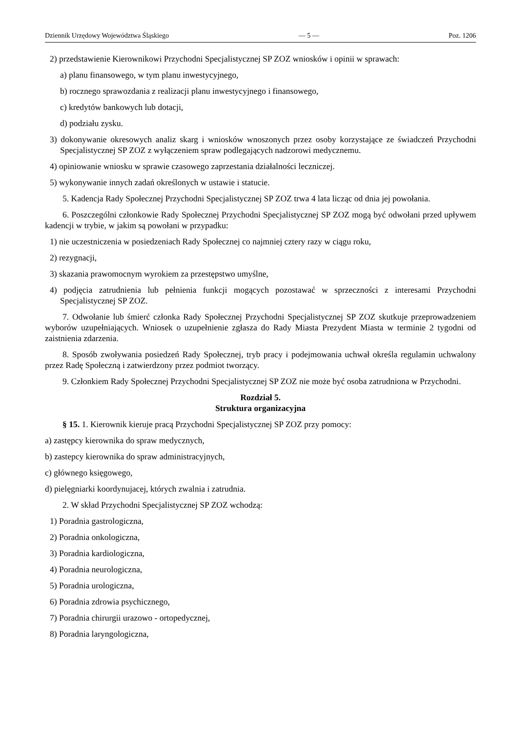Dziennik Urzędowy Województwa Śląskiego — 5 — Poz. 1206
2) przedstawienie Kierownikowi Przychodni Specjalistycznej SP ZOZ wniosków i opinii w sprawach:
a) planu finansowego, w tym planu inwestycyjnego,
b) rocznego sprawozdania z realizacji planu inwestycyjnego i finansowego,
c) kredytów bankowych lub dotacji,
d) podziału zysku.
3) dokonywanie okresowych analiz skarg i wniosków wnoszonych przez osoby korzystające ze świadczeń Przychodni Specjalistycznej SP ZOZ z wyłączeniem spraw podlegających nadzorowi medycznemu.
4) opiniowanie wniosku w sprawie czasowego zaprzestania działalności leczniczej.
5) wykonywanie innych zadań określonych w ustawie i statucie.
5. Kadencja Rady Społecznej Przychodni Specjalistycznej SP ZOZ trwa 4 lata licząc od dnia jej powołania.
6. Poszczególni członkowie Rady Społecznej Przychodni Specjalistycznej SP ZOZ mogą być odwołani przed upływem kadencji w trybie, w jakim są powołani w przypadku:
1) nie uczestniczenia w posiedzeniach Rady Społecznej co najmniej cztery razy w ciągu roku,
2) rezygnacji,
3) skazania prawomocnym wyrokiem za przestępstwo umyślne,
4) podjęcia zatrudnienia lub pełnienia funkcji mogących pozostawać w sprzeczności z interesami Przychodni Specjalistycznej SP ZOZ.
7. Odwołanie lub śmierć członka Rady Społecznej Przychodni Specjalistycznej SP ZOZ skutkuje przeprowadzeniem wyborów uzupełniających. Wniosek o uzupełnienie zgłasza do Rady Miasta Prezydent Miasta w terminie 2 tygodni od zaistnienia zdarzenia.
8. Sposób zwoływania posiedzeń Rady Społecznej, tryb pracy i podejmowania uchwał określa regulamin uchwalony przez Radę Społeczną i zatwierdzony przez podmiot tworzący.
9. Członkiem Rady Społecznej Przychodni Specjalistycznej SP ZOZ nie może być osoba zatrudniona w Przychodni.
Rozdział 5.
Struktura organizacyjna
§ 15. 1. Kierownik kieruje pracą Przychodni Specjalistycznej SP ZOZ przy pomocy:
a) zastępcy kierownika do spraw medycznych,
b) zastepcy kierownika do spraw administracyjnych,
c) głównego księgowego,
d) pielęgniarki koordynujacej, których zwalnia i zatrudnia.
2. W skład Przychodni Specjalistycznej SP ZOZ wchodzą:
1) Poradnia gastrologiczna,
2) Poradnia onkologiczna,
3) Poradnia kardiologiczna,
4) Poradnia neurologiczna,
5) Poradnia urologiczna,
6) Poradnia zdrowia psychicznego,
7) Poradnia chirurgii urazowo - ortopedycznej,
8) Poradnia laryngologiczna,